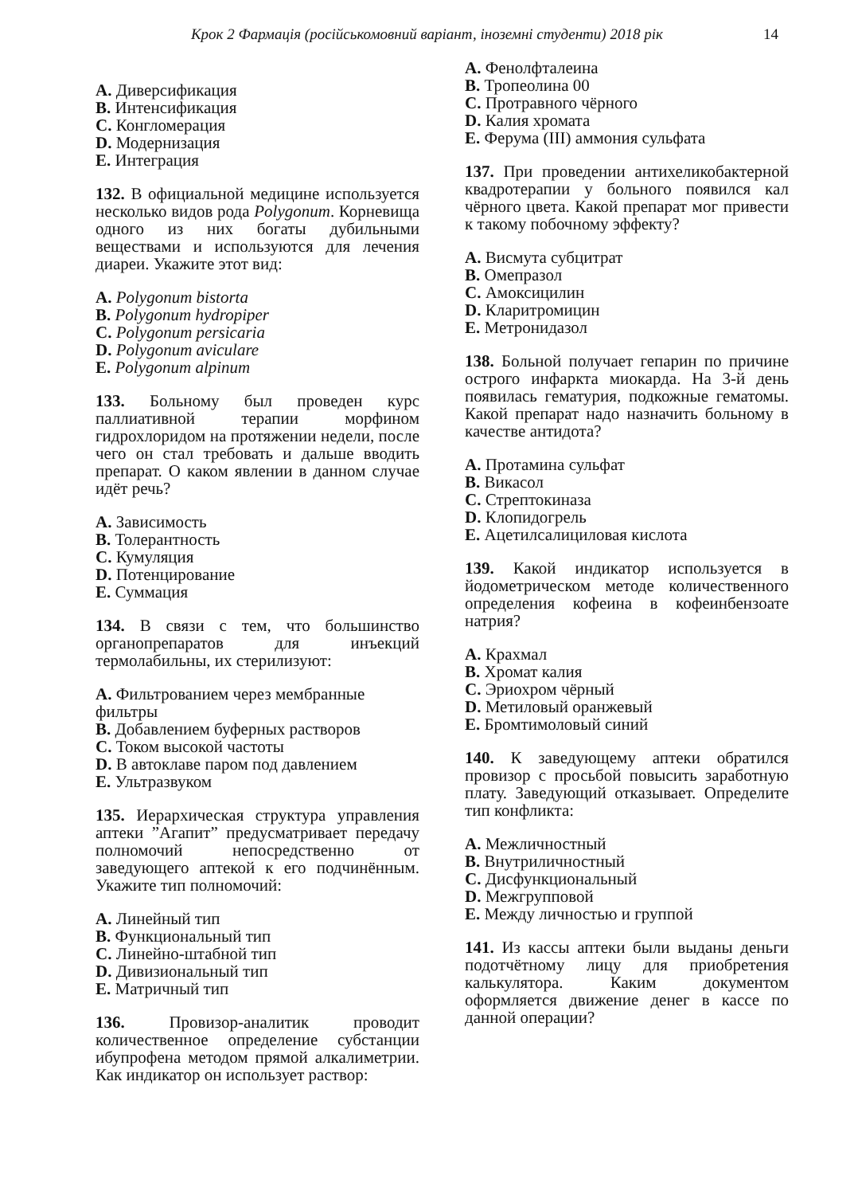Крок 2 Фармація (російськомовний варіант, іноземні студенти) 2018 рік 14
A. Диверсификация
B. Интенсификация
C. Конгломерация
D. Модернизация
E. Интеграция
132. В официальной медицине используется несколько видов рода Polygonum. Корневища одного из них богаты дубильными веществами и используются для лечения диареи. Укажите этот вид:
A. Polygonum bistorta
B. Polygonum hydropiper
C. Polygonum persicaria
D. Polygonum aviculare
E. Polygonum alpinum
133. Больному был проведен курс паллиативной терапии морфином гидрохлоридом на протяжении недели, после чего он стал требовать и дальше вводить препарат. О каком явлении в данном случае идёт речь?
A. Зависимость
B. Толерантность
C. Кумуляция
D. Потенцирование
E. Суммация
134. В связи с тем, что большинство органопрепаратов для инъекций термолабильны, их стерилизуют:
A. Фильтрованием через мембранные фильтры
B. Добавлением буферных растворов
C. Током высокой частоты
D. В автоклаве паром под давлением
E. Ультразвуком
135. Иерархическая структура управления аптеки ”Агапит” предусматривает передачу полномочий непосредственно от заведующего аптекой к его подчинённым. Укажите тип полномочий:
A. Линейный тип
B. Функциональный тип
C. Линейно-штабной тип
D. Дивизиональный тип
E. Матричный тип
136. Провизор-аналитик проводит количественное определение субстанции ибупрофена методом прямой алкалиметрии. Как индикатор он использует раствор:
A. Фенолфталеина
B. Тропеолина 00
C. Протравного чёрного
D. Калия хромата
E. Ферума (III) аммония сульфата
137. При проведении антихеликобактерной квадротерапии у больного появился кал чёрного цвета. Какой препарат мог привести к такому побочному эффекту?
A. Висмута субцитрат
B. Омепразол
C. Амоксицилин
D. Кларитромицин
E. Метронидазол
138. Больной получает гепарин по причине острого инфаркта миокарда. На 3-й день появилась гематурия, подкожные гематомы. Какой препарат надо назначить больному в качестве антидота?
A. Протамина сульфат
B. Викасол
C. Стрептокиназа
D. Клопидогрель
E. Ацетилсалициловая кислота
139. Какой индикатор используется в йодометрическом методе количественного определения кофеина в кофеинбензоате натрия?
A. Крахмал
B. Хромат калия
C. Эриохром чёрный
D. Метиловый оранжевый
E. Бромтимоловый синий
140. К заведующему аптеки обратился провизор с просьбой повысить заработную плату. Заведующий отказывает. Определите тип конфликта:
A. Межличностный
B. Внутриличностный
C. Дисфункциональный
D. Межгрупповой
E. Между личностью и группой
141. Из кассы аптеки были выданы деньги подотчётному лицу для приобретения калькулятора. Каким документом оформляется движение денег в кассе по данной операции?